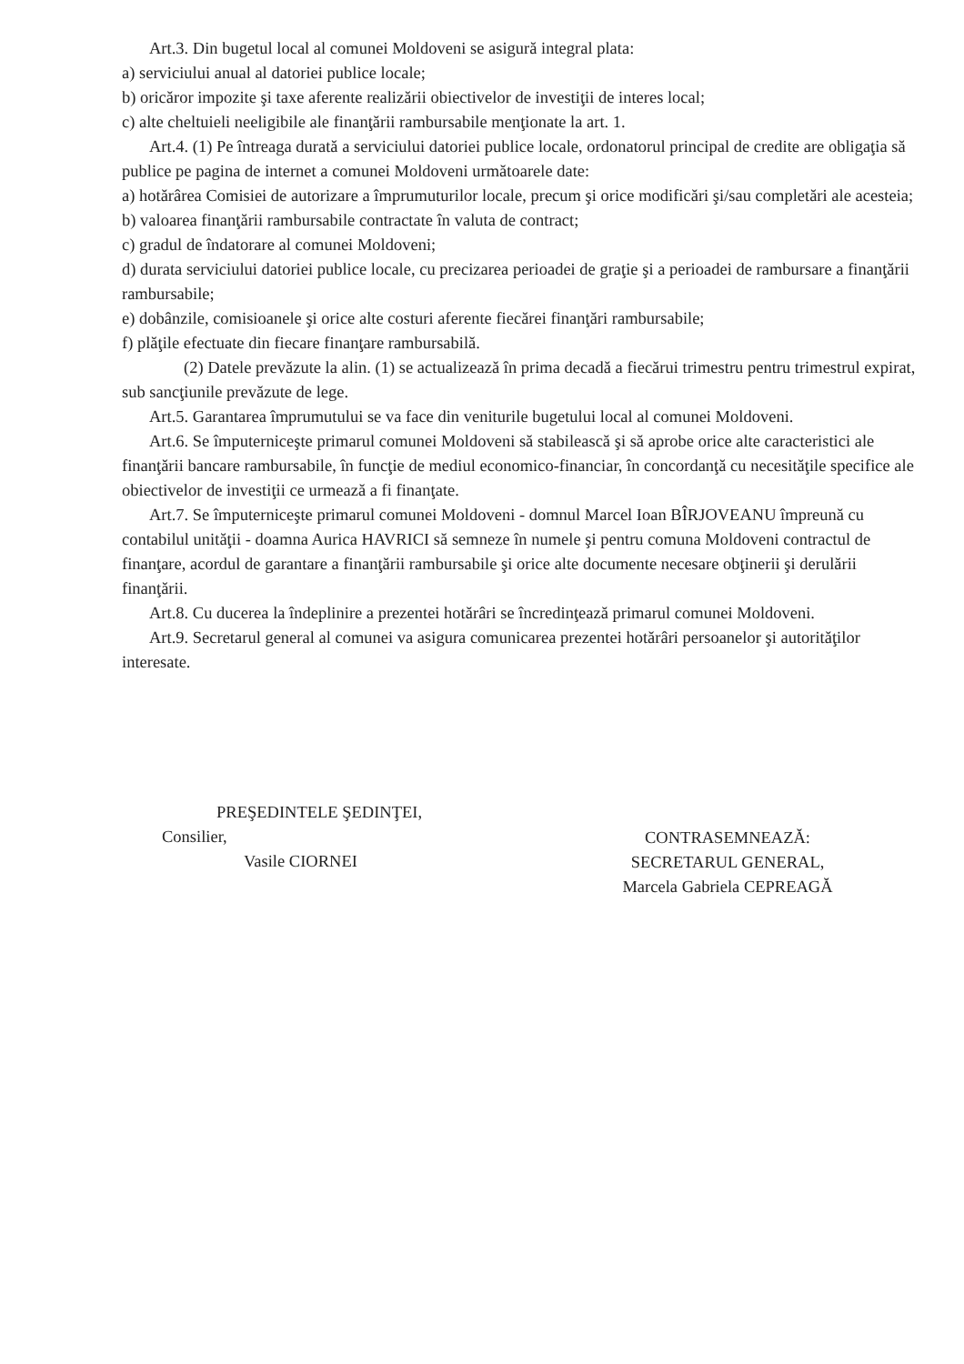Art.3. Din bugetul local al comunei Moldoveni se asigură integral plata:
a) serviciului anual al datoriei publice locale;
b) oricăror impozite şi taxe aferente realizării obiectivelor de investiţii de interes local;
c) alte cheltuieli neeligibile ale finanţării rambursabile menţionate la art. 1.
Art.4. (1) Pe întreaga durată a serviciului datoriei publice locale, ordonatorul principal de credite are obligaţia să publice pe pagina de internet a comunei Moldoveni următoarele date:
a) hotărârea Comisiei de autorizare a împrumuturilor locale, precum şi orice modificări şi/sau completări ale acesteia;
b) valoarea finanţării rambursabile contractate în valuta de contract;
c) gradul de îndatorare al comunei Moldoveni;
d) durata serviciului datoriei publice locale, cu precizarea perioadei de graţie şi a perioadei de rambursare a finanţării rambursabile;
e) dobânzile, comisioanele şi orice alte costuri aferente fiecărei finanţări rambursabile;
f) plăţile efectuate din fiecare finanţare rambursabilă.
(2) Datele prevăzute la alin. (1) se actualizează în prima decadă a fiecărui trimestru pentru trimestrul expirat, sub sancţiunile prevăzute de lege.
Art.5. Garantarea împrumutului se va face din veniturile bugetului local al comunei Moldoveni.
Art.6. Se împuterniceşte primarul comunei Moldoveni să stabilească şi să aprobe orice alte caracteristici ale finanţării bancare rambursabile, în funcţie de mediul economico-financiar, în concordanţă cu necesităţile specifice ale obiectivelor de investiţii ce urmează a fi finanţate.
Art.7. Se împuterniceşte primarul comunei Moldoveni - domnul Marcel Ioan BÎRJOVEANU împreună cu contabilul unităţii - doamna Aurica HAVRICI să semneze în numele şi pentru comuna Moldoveni contractul de finanţare, acordul de garantare a finanţării rambursabile şi orice alte documente necesare obţinerii şi derulării finanţării.
Art.8. Cu ducerea la îndeplinire a prezentei hotărâri se încredinţează primarul comunei Moldoveni.
Art.9. Secretarul general al comunei va asigura comunicarea prezentei hotărâri persoanelor şi autorităţilor interesate.
PREŞEDINTELE ŞEDINŢEI,
Consilier,
Vasile CIORNEI
CONTRASEMNEAZĂ:
SECRETARUL GENERAL,
Marcela Gabriela CEPREAGĂ